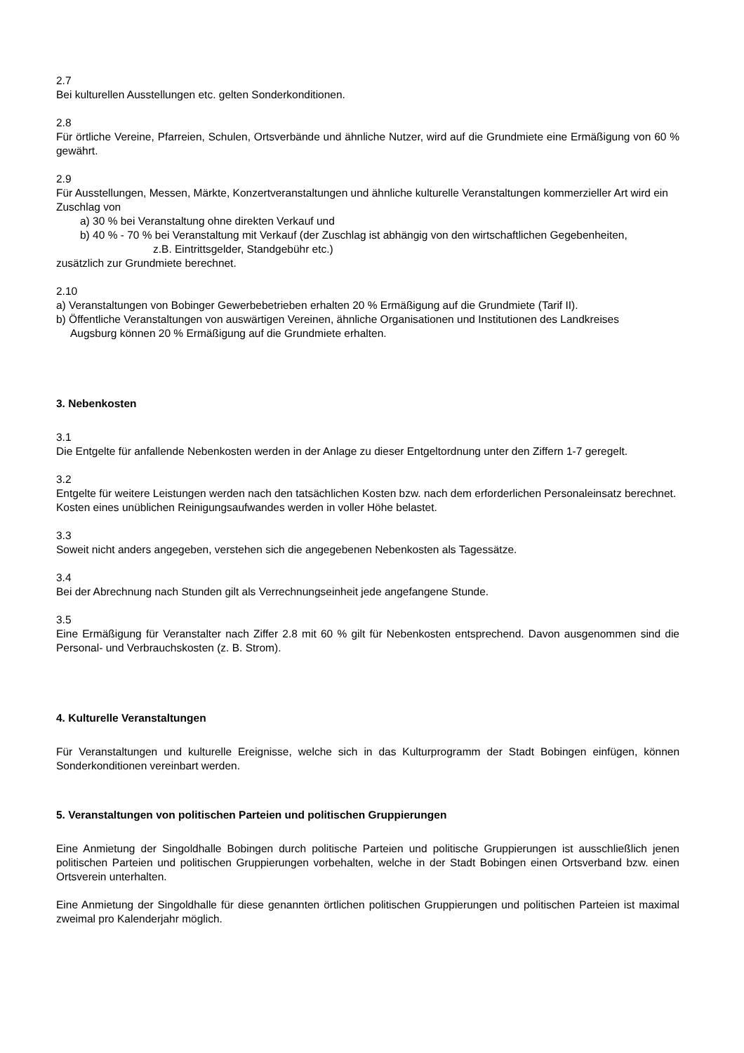2.7
Bei kulturellen Ausstellungen etc. gelten Sonderkonditionen.
2.8
Für örtliche Vereine, Pfarreien, Schulen, Ortsverbände und ähnliche Nutzer, wird auf die Grundmiete eine Ermäßigung von 60 % gewährt.
2.9
Für Ausstellungen, Messen, Märkte, Konzertveranstaltungen und ähnliche kulturelle Veranstaltungen kommerzieller Art wird ein Zuschlag von
a) 30 % bei Veranstaltung ohne direkten Verkauf und
b) 40 % - 70 % bei Veranstaltung mit Verkauf (der Zuschlag ist abhängig von den wirtschaftlichen Gegebenheiten,
z.B. Eintrittsgelder, Standgebühr etc.)
zusätzlich zur Grundmiete berechnet.
2.10
a) Veranstaltungen von Bobinger Gewerbebetrieben erhalten 20 % Ermäßigung auf die Grundmiete (Tarif II).
b) Öffentliche Veranstaltungen von auswärtigen Vereinen, ähnliche Organisationen und Institutionen des Landkreises
Augsburg können 20 % Ermäßigung auf die Grundmiete erhalten.
3. Nebenkosten
3.1
Die Entgelte für anfallende Nebenkosten werden in der Anlage zu dieser Entgeltordnung unter den Ziffern 1-7 geregelt.
3.2
Entgelte für weitere Leistungen werden nach den tatsächlichen Kosten bzw. nach dem erforderlichen Personaleinsatz berechnet.
Kosten eines unüblichen Reinigungsaufwandes werden in voller Höhe belastet.
3.3
Soweit nicht anders angegeben, verstehen sich die angegebenen Nebenkosten als Tagessätze.
3.4
Bei der Abrechnung nach Stunden gilt als Verrechnungseinheit jede angefangene Stunde.
3.5
Eine Ermäßigung für Veranstalter nach Ziffer 2.8 mit 60 % gilt für Nebenkosten entsprechend. Davon ausgenommen sind die Personal- und Verbrauchskosten (z. B. Strom).
4. Kulturelle Veranstaltungen
Für Veranstaltungen und kulturelle Ereignisse, welche sich in das Kulturprogramm der Stadt Bobingen einfügen, können Sonderkonditionen vereinbart werden.
5. Veranstaltungen von politischen Parteien und politischen Gruppierungen
Eine Anmietung der Singoldhalle Bobingen durch politische Parteien und politische Gruppierungen ist ausschließlich jenen politischen Parteien und politischen Gruppierungen vorbehalten, welche in der Stadt Bobingen einen Ortsverband bzw. einen Ortsverein unterhalten.
Eine Anmietung der Singoldhalle für diese genannten örtlichen politischen Gruppierungen und politischen Parteien ist maximal zweimal pro Kalenderjahr möglich.